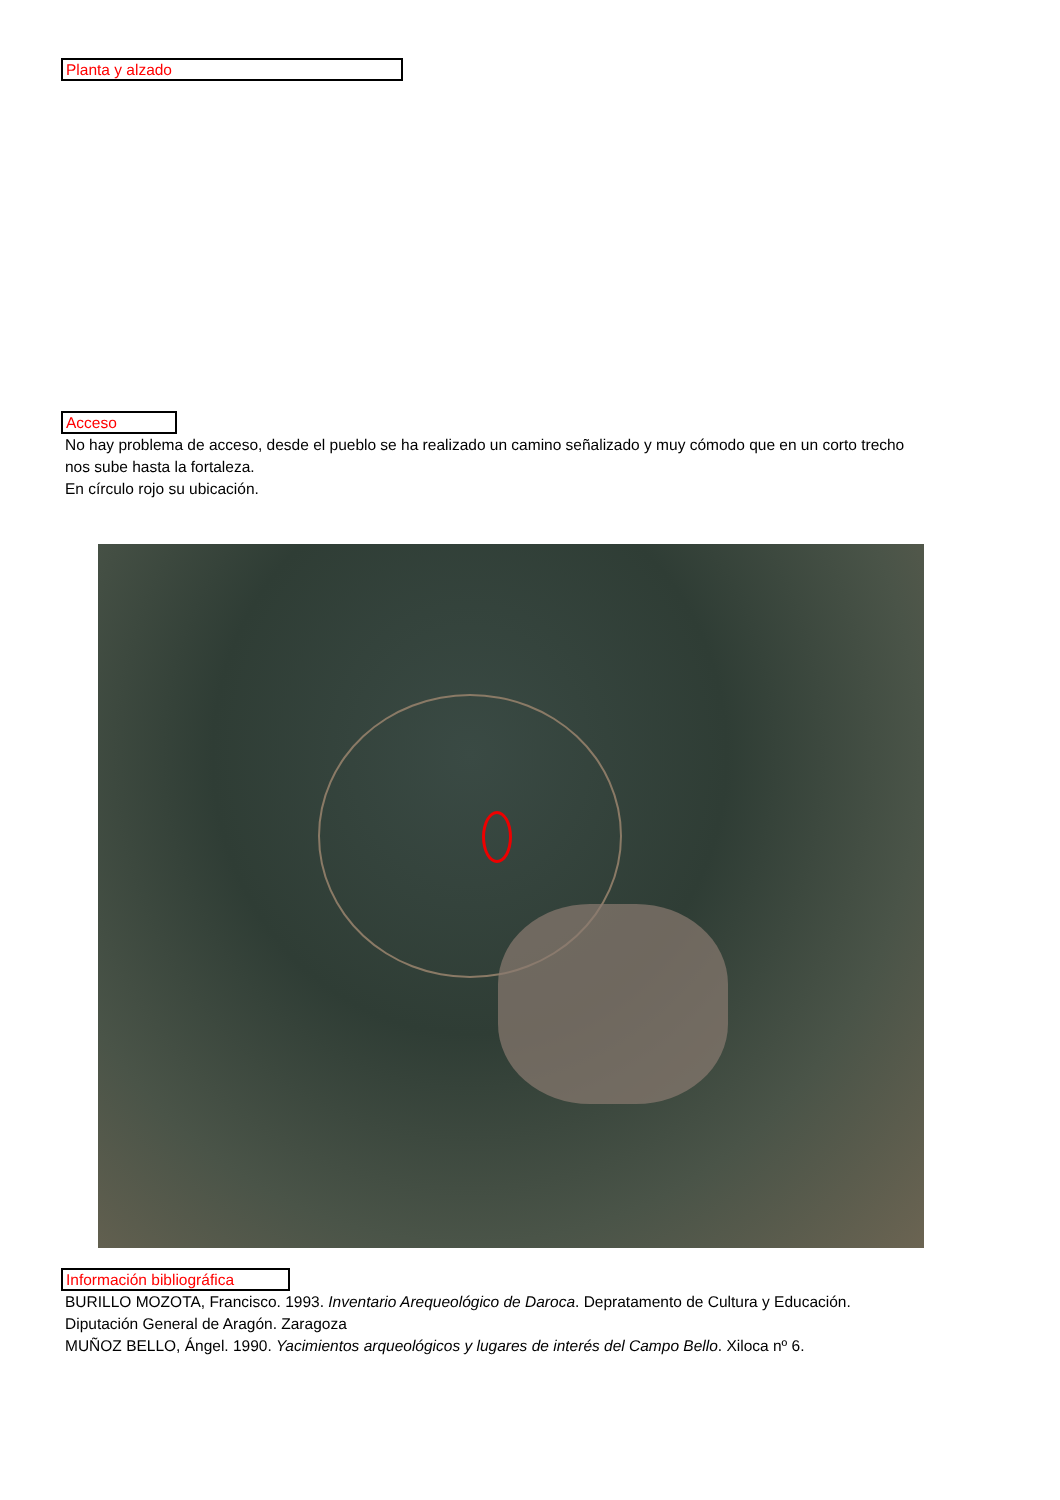Planta y alzado
Acceso
No hay problema de acceso, desde el pueblo se ha realizado un camino señalizado y muy cómodo que en un corto trecho nos sube hasta la fortaleza.
En círculo rojo su ubicación.
Información bibliográfica
BURILLO MOZOTA, Francisco. 1993. Inventario Arequeológico de Daroca. Depratamento de Cultura y Educación. Diputación General de Aragón. Zaragoza
MUÑOZ BELLO, Ángel. 1990. Yacimientos arqueológicos y lugares de interés del Campo Bello. Xiloca nº 6.